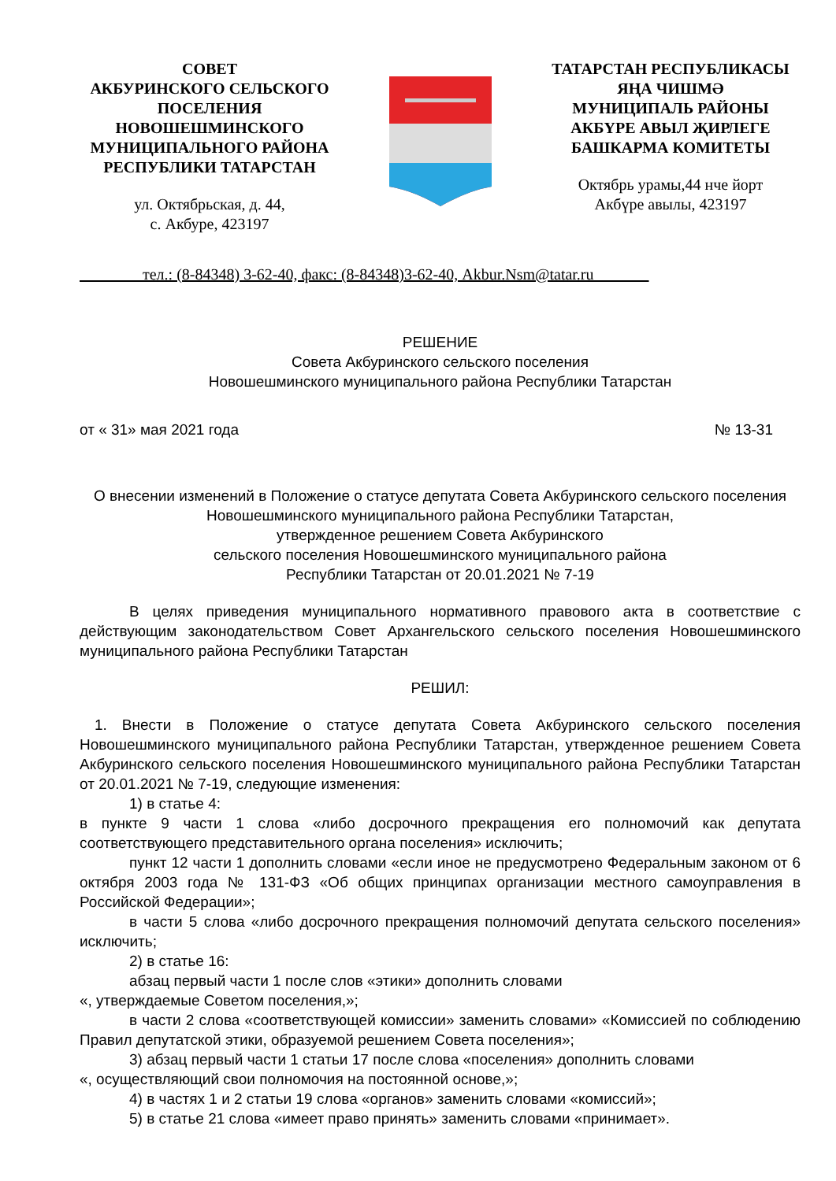СОВЕТ
АКБУРИНСКОГО СЕЛЬСКОГО
ПОСЕЛЕНИЯ
НОВОШЕШМИНСКОГО
МУНИЦИПАЛЬНОГО РАЙОНА
РЕСПУБЛИКИ ТАТАРСТАН
ул. Октябрьская, д. 44,
с. Акбуре, 423197
ТАТАРСТАН РЕСПУБЛИКАСЫ
ЯҢА ЧИШМӘ
МУНИЦИПАЛЬ РАЙОНЫ
АКБҮРЕ АВЫЛ ҖИРЛЕГЕ
БАШКАРМА КОМИТЕТЫ
Октябрь урамы,44 нче йорт
Акбүре авылы, 423197
тел.: (8-84348) 3-62-40, факс: (8-84348)3-62-40, Akbur.Nsm@tatar.ru
РЕШЕНИЕ
Совета Акбуринского сельского поселения
Новошешминского муниципального района Республики Татарстан
от « 31» мая 2021 года № 13-31
О внесении изменений в Положение о статусе депутата Совета Акбуринского сельского поселения Новошешминского муниципального района Республики Татарстан,
утвержденное решением Совета Акбуринского
сельского поселения Новошешминского муниципального района
Республики Татарстан от 20.01.2021 № 7-19
В целях приведения муниципального нормативного правового акта в соответствие с действующим законодательством Совет Архангельского сельского поселения Новошешминского муниципального района Республики Татарстан
РЕШИЛ:
1. Внести в Положение о статусе депутата Совета Акбуринского сельского поселения Новошешминского муниципального района Республики Татарстан, утвержденное решением Совета Акбуринского сельского поселения Новошешминского муниципального района Республики Татарстан от 20.01.2021 № 7-19, следующие изменения:
1) в статье 4:
в пункте 9 части 1 слова «либо досрочного прекращения его полномочий как депутата соответствующего представительного органа поселения» исключить;
пункт 12 части 1 дополнить словами «если иное не предусмотрено Федеральным законом от 6 октября 2003 года № 131-ФЗ «Об общих принципах организации местного самоуправления в Российской Федерации»;
в части 5 слова «либо досрочного прекращения полномочий депутата сельского поселения» исключить;
2) в статье 16:
абзац первый части 1 после слов «этики» дополнить словами
«, утверждаемые Советом поселения,»;
в части 2 слова «соответствующей комиссии» заменить словами» «Комиссией по соблюдению Правил депутатской этики, образуемой решением Совета поселения»;
3) абзац первый части 1 статьи 17 после слова «поселения» дополнить словами
«, осуществляющий свои полномочия на постоянной основе,»;
4) в частях 1 и 2 статьи 19 слова «органов» заменить словами «комиссий»;
5) в статье 21 слова «имеет право принять» заменить словами «принимает».